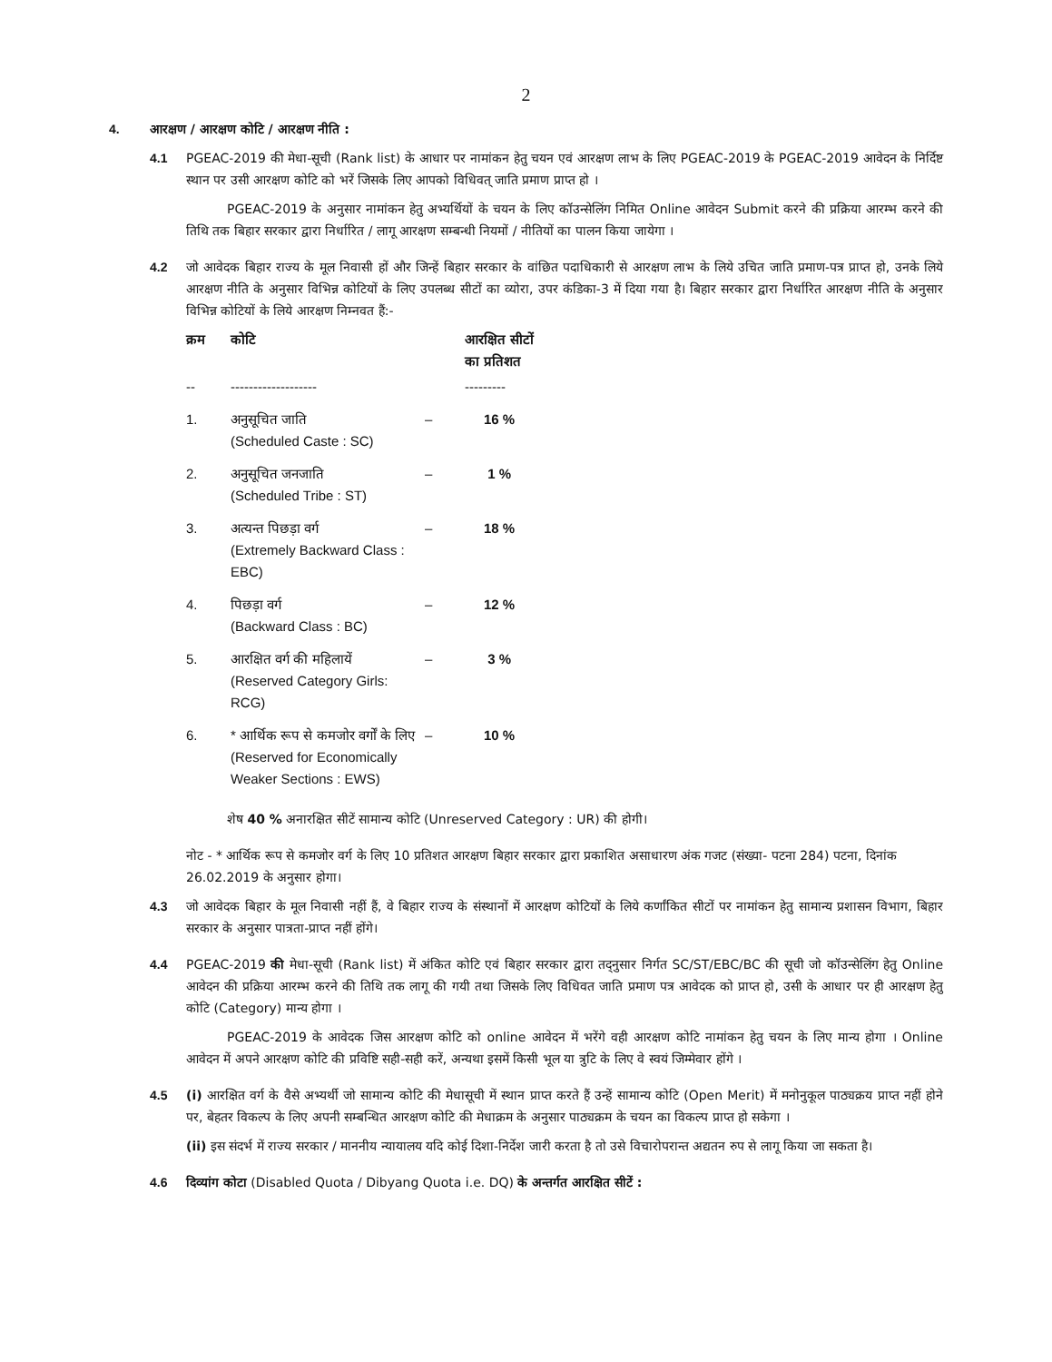2
4. आरक्षण / आरक्षण कोटि / आरक्षण नीति :
4.1 PGEAC-2019 की मेधा-सूची (Rank list) के आधार पर नामांकन हेतु चयन एवं आरक्षण लाभ के लिए PGEAC-2019 के PGEAC-2019 आवेदन के निर्दिष्ट स्थान पर उसी आरक्षण कोटि को भरें जिसके लिए आपको विधिवत् जाति प्रमाण प्राप्त हो ।
PGEAC-2019 के अनुसार नामांकन हेतु अभ्यर्थियों के चयन के लिए कॉउन्सेलिंग निमित Online आवेदन Submit करने की प्रक्रिया आरम्भ करने की तिथि तक बिहार सरकार द्वारा निर्धारित / लागू आरक्षण सम्बन्धी नियमों / नीतियों का पालन किया जायेगा ।
4.2 जो आवेदक बिहार राज्य के मूल निवासी हों और जिन्हें बिहार सरकार के वांछित पदाधिकारी से आरक्षण लाभ के लिये उचित जाति प्रमाण-पत्र प्राप्त हो, उनके लिये आरक्षण नीति के अनुसार विभिन्न कोटियों के लिए उपलब्ध सीटों का व्योरा, उपर कंडिका-3 में दिया गया है। बिहार सरकार द्वारा निर्धारित आरक्षण नीति के अनुसार विभिन्न कोटियों के लिये आरक्षण निम्नवत हैं:-
| क्रम | कोटि | | आरक्षित सीटों का प्रतिशत |
| --- | --- | --- | --- |
| -- | ------------------- | | --------- |
| 1. | अनुसूचित जाति (Scheduled Caste : SC) | – | 16 % |
| 2. | अनुसूचित जनजाति (Scheduled Tribe : ST) | – | 1 % |
| 3. | अत्यन्त पिछड़ा वर्ग (Extremely Backward Class : EBC) | – | 18 % |
| 4. | पिछड़ा वर्ग (Backward Class : BC) | – | 12 % |
| 5. | आरक्षित वर्ग की महिलायें (Reserved Category Girls: RCG) | – | 3 % |
| 6. | * आर्थिक रूप से कमजोर वर्गों के लिए (Reserved for Economically Weaker Sections : EWS) | – | 10 % |
शेष 40 % अनारक्षित सीटें सामान्य कोटि (Unreserved Category : UR) की होगी।
नोट - * आर्थिक रूप से कमजोर वर्ग के लिए 10 प्रतिशत आरक्षण बिहार सरकार द्वारा प्रकाशित असाधारण अंक गजट (संख्या- पटना 284) पटना, दिनांक 26.02.2019 के अनुसार होगा।
4.3 जो आवेदक बिहार के मूल निवासी नहीं हैं, वे बिहार राज्य के संस्थानों में आरक्षण कोटियों के लिये कर्णांकित सीटों पर नामांकन हेतु सामान्य प्रशासन विभाग, बिहार सरकार के अनुसार पात्रता-प्राप्त नहीं होंगे।
4.4 PGEAC-2019 की मेधा-सूची (Rank list) में अंकित कोटि एवं बिहार सरकार द्वारा तद्नुसार निर्गत SC/ST/EBC/BC की सूची जो कॉउन्सेलिंग हेतु Online आवेदन की प्रक्रिया आरम्भ करने की तिथि तक लागू की गयी तथा जिसके लिए विधिवत जाति प्रमाण पत्र आवेदक को प्राप्त हो, उसी के आधार पर ही आरक्षण हेतु कोटि (Category) मान्य होगा ।
PGEAC-2019 के आवेदक जिस आरक्षण कोटि को online आवेदन में भरेंगे वही आरक्षण कोटि नामांकन हेतु चयन के लिए मान्य होगा । Online आवेदन में अपने आरक्षण कोटि की प्रविष्टि सही-सही करें, अन्यथा इसमें किसी भूल या त्रुटि के लिए वे स्वयं जिम्मेवार होंगे ।
4.5 (i) आरक्षित वर्ग के वैसे अभ्यर्थी जो सामान्य कोटि की मेधासूची में स्थान प्राप्त करते हैं उन्हें सामान्य कोटि (Open Merit) में मनोनुकूल पाठ्यक्रय प्राप्त नहीं होने पर, बेहतर विकल्प के लिए अपनी सम्बन्धित आरक्षण कोटि की मेधाक्रम के अनुसार पाठ्यक्रम के चयन का विकल्प प्राप्त हो सकेगा ।
(ii) इस संदर्भ में राज्य सरकार / माननीय न्यायालय यदि कोई दिशा-निर्देश जारी करता है तो उसे विचारोपरान्त अद्यतन रुप से लागू किया जा सकता है।
4.6 दिव्यांग कोटा (Disabled Quota / Dibyang Quota i.e. DQ) के अन्तर्गत आरक्षित सीटें :